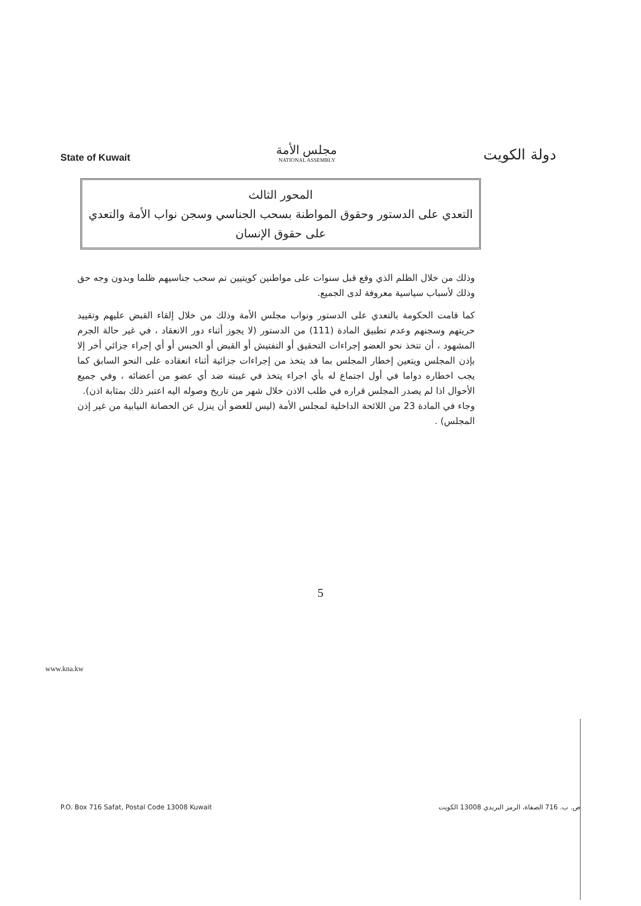State of Kuwait
مجلس الأمة
NATIONAL ASSEMBLY
دولة الكويت
المحور الثالث
التعدي على الدستور وحقوق المواطنة بسحب الجناسي وسجن نواب الأمة والتعدي على حقوق الإنسان
وذلك من خلال الظلم الذي وقع قبل سنوات على مواطنين كويتيين تم سحب جناسيهم ظلما وبدون وجه حق وذلك لأسباب سياسية معروفة لدى الجميع.
كما قامت الحكومة بالتعدي على الدستور ونواب مجلس الأمة وذلك من خلال إلقاء القبض عليهم وتقييد حريتهم وسجنهم وعدم تطبيق المادة (111) من الدستور (لا يجوز أثناء دور الانعقاد ، في غير حالة الجرم المشهود ، أن تتخذ نحو العضو إجراءات التحقيق أو التفتيش أو القبض أو الحبس أو أي إجراء جزائي أخر إلا بإذن المجلس ويتعين إخطار المجلس بما قد يتخذ من إجراءات جزائية أثناء انعقاده على النحو السابق كما يجب اخطاره دواما في أول اجتماع له بأي اجراء يتخذ في غيبته ضد أي عضو من أعضائه ، وفي جميع الأحوال اذا لم يصدر المجلس قراره في طلب الاذن خلال شهر من تاريخ وصوله اليه اعتبر ذلك بمثابة اذن).
وجاء في المادة 23 من اللائحة الداخلية لمجلس الأمة (ليس للعضو أن ينزل عن الحصانة النيابية من غير إذن المجلس) .
5
www.kna.kw
P.O. Box 716 Safat, Postal Code 13008 Kuwait ص. ب. 716 الصفاة، الرمز البريدي 13008 الكويت